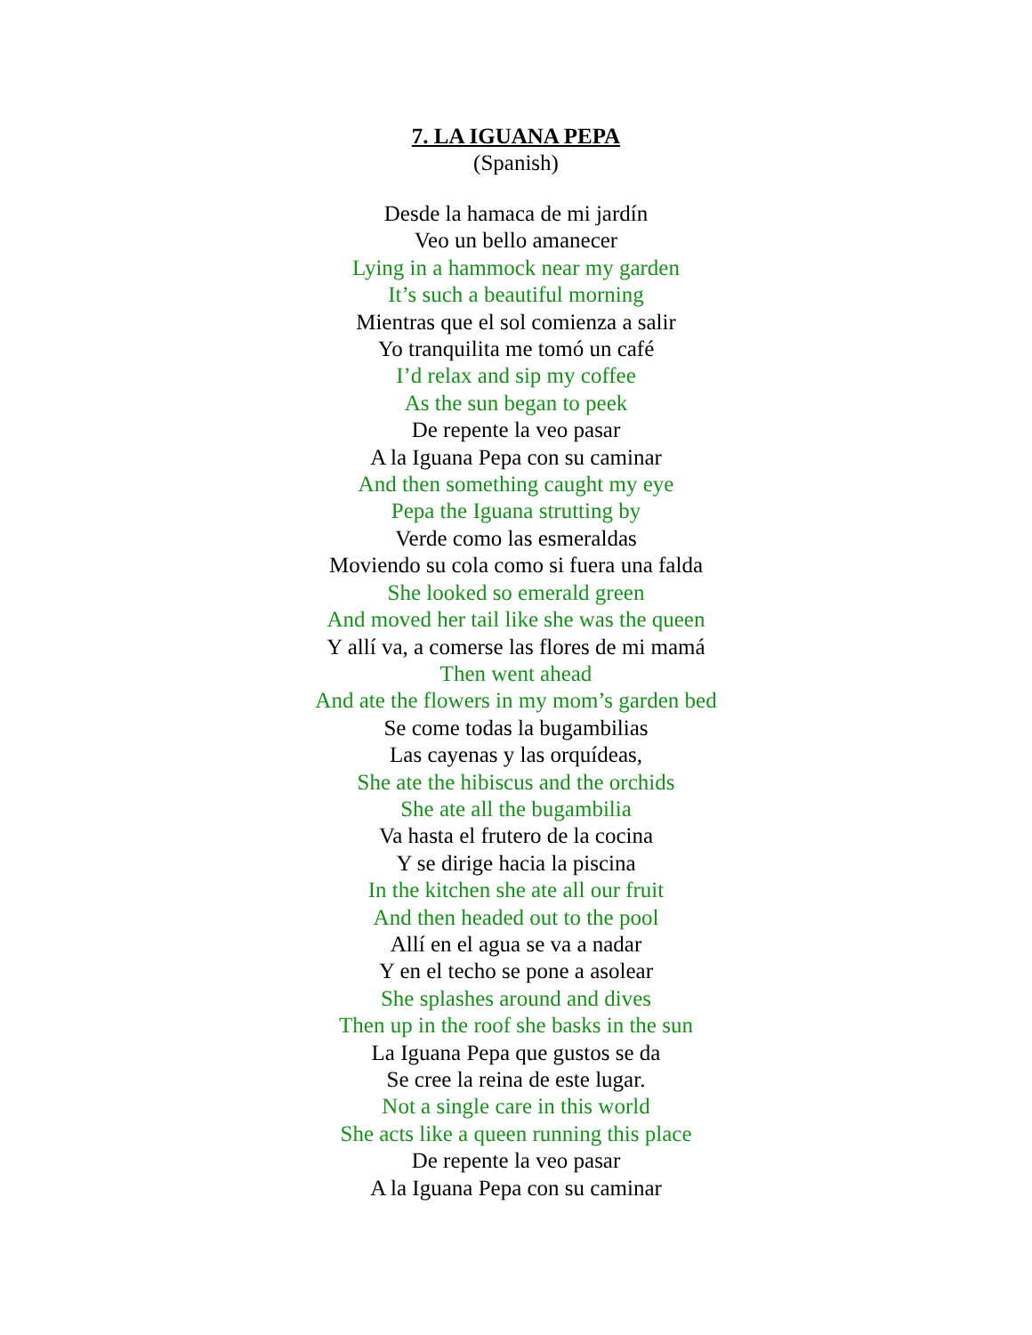7. LA IGUANA PEPA
(Spanish)
Desde la hamaca de mi jardín
Veo un bello amanecer
Lying in a hammock near my garden
It’s such a beautiful morning
Mientras que el sol comienza a salir
Yo tranquilita me tomó un café
I’d relax and sip my coffee
As the sun began to peek
De repente la veo pasar
A la Iguana Pepa con su caminar
And then something caught my eye
Pepa the Iguana strutting by
Verde como las esmeraldas
Moviendo su cola como si fuera una falda
She looked so emerald green
And moved her tail like she was the queen
Y allí va, a comerse las flores de mi mamá
Then went ahead
And ate the flowers in my mom’s garden bed
Se come todas la bugambilias
Las cayenas y las orquídeas,
She ate the hibiscus and the orchids
She ate all the bugambilia
Va hasta el frutero de la cocina
Y se dirige hacia la piscina
In the kitchen she ate all our fruit
And then headed out to the pool
Allí en el agua se va a nadar
Y en el techo se pone a asolear
She splashes around and dives
Then up in the roof she basks in the sun
La Iguana Pepa que gustos se da
Se cree la reina de este lugar.
Not a single care in this world
She acts like a queen running this place
De repente la veo pasar
A la Iguana Pepa con su caminar